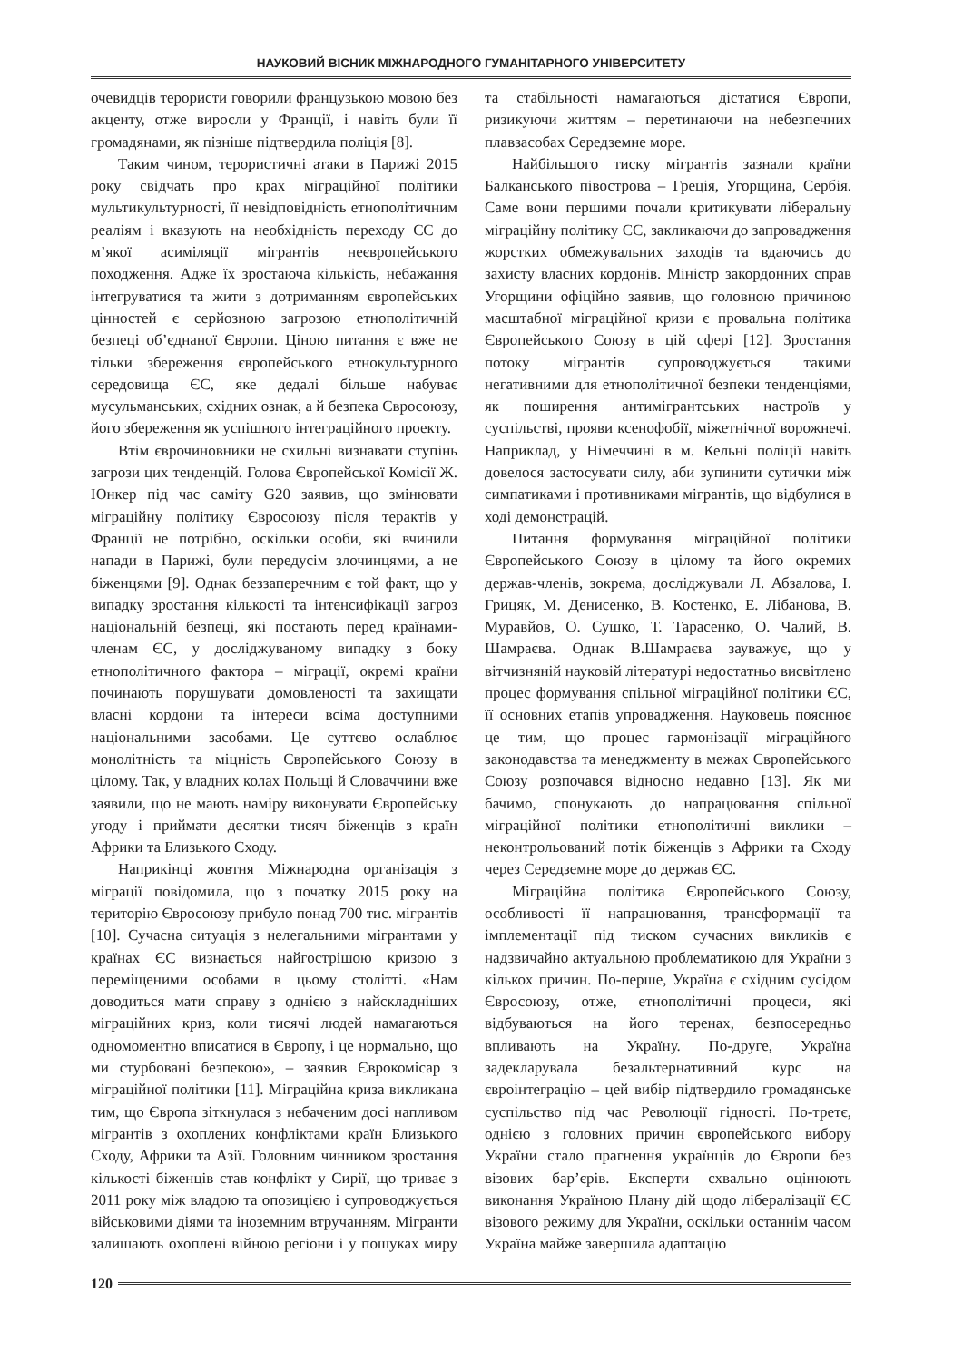НАУКОВИЙ ВІСНИК МІЖНАРОДНОГО ГУМАНІТАРНОГО УНІВЕРСИТЕТУ
очевидців терористи говорили французькою мовою без акценту, отже виросли у Франції, і навіть були її громадянами, як пізніше підтвердила поліція [8].
Таким чином, терористичні атаки в Парижі 2015 року свідчать про крах міграційної політики мультикультурності, її невідповідність етнополітичним реаліям і вказують на необхідність переходу ЄС до м’якої асиміляції мігрантів неєвропейського походження. Адже їх зростаюча кількість, небажання інтегруватися та жити з дотриманням європейських цінностей є серйозною загрозою етнополітичній безпеці об’єднаної Європи. Ціною питання є вже не тільки збереження європейського етнокультурного середовища ЄС, яке дедалі більше набуває мусульманських, східних ознак, а й безпека Євросоюзу, його збереження як успішного інтеграційного проекту.
Втім єврочиновники не схильні визнавати ступінь загрози цих тенденцій. Голова Європейської Комісії Ж. Юнкер під час саміту G20 заявив, що змінювати міграційну політику Євросоюзу після терактів у Франції не потрібно, оскільки особи, які вчинили напади в Парижі, були передусім злочинцями, а не біженцями [9]. Однак беззаперечним є той факт, що у випадку зростання кількості та інтенсифікації загроз національній безпеці, які постають перед країнами-членам ЄС, у досліджуваному випадку з боку етнополітичного фактора – міграції, окремі країни починають порушувати домовленості та захищати власні кордони та інтереси всіма доступними національними засобами. Це суттєво ослаблює монолітність та міцність Європейського Союзу в цілому. Так, у владних колах Польщі й Словаччини вже заявили, що не мають наміру виконувати Європейську угоду і приймати десятки тисяч біженців з країн Африки та Близького Сходу.
Наприкінці жовтня Міжнародна організація з міграції повідомила, що з початку 2015 року на територію Євросоюзу прибуло понад 700 тис. мігрантів [10]. Сучасна ситуація з нелегальними мігрантами у країнах ЄС визнається найгострішою кризою з переміщеними особами в цьому столітті. «Нам доводиться мати справу з однією з найскладніших міграційних криз, коли тисячі людей намагаються одномоментно вписатися в Європу, і це нормально, що ми стурбовані безпекою», – заявив Єврокомісар з міграційної політики [11]. Міграційна криза викликана тим, що Європа зіткнулася з небаченим досі напливом мігрантів з охоплених конфліктами країн Близького Сходу, Африки та Азії. Головним чинником зростання кількості біженців став конфлікт у Сирії, що триває з 2011 року між владою та опозицією і супроводжується військовими діями та іноземним втручанням. Мігранти залишають охоплені війною регіони і у пошуках миру та стабільності намагаються дістатися Європи, ризикуючи життям – перетинаючи на небезпечних плавзасобах Середземне море.
Найбільшого тиску мігрантів зазнали країни Балканського півострова – Греція, Угорщина, Сербія. Саме вони першими почали критикувати ліберальну міграційну політику ЄС, закликаючи до запровадження жорстких обмежувальних заходів та вдаючись до захисту власних кордонів. Міністр закордонних справ Угорщини офіційно заявив, що головною причиною масштабної міграційної кризи є провальна політика Європейського Союзу в цій сфері [12]. Зростання потоку мігрантів супроводжується такими негативними для етнополітичної безпеки тенденціями, як поширення антимігрантських настроїв у суспільстві, прояви ксенофобії, міжетнічної ворожнечі. Наприклад, у Німеччині в м. Кельні поліції навіть довелося застосувати силу, аби зупинити сутички між симпатиками і противниками мігрантів, що відбулися в ході демонстрацій.
Питання формування міграційної політики Європейського Союзу в цілому та його окремих держав-членів, зокрема, досліджували Л. Абзалова, І. Грицяк, М. Денисенко, В. Костенко, Е. Лібанова, В. Муравйов, О. Сушко, Т. Тарасенко, О. Чалий, В. Шамраєва. Однак В.Шамраєва зауважує, що у вітчизняній науковій літературі недостатньо висвітлено процес формування спільної міграційної політики ЄС, її основних етапів упровадження. Науковець пояснює це тим, що процес гармонізації міграційного законодавства та менеджменту в межах Європейського Союзу розпочався відносно недавно [13]. Як ми бачимо, спонукають до напрацювання спільної міграційної політики етнополітичні виклики – неконтрольований потік біженців з Африки та Сходу через Середземне море до держав ЄС.
Міграційна політика Європейського Союзу, особливості її напрацювання, трансформації та імплементації під тиском сучасних викликів є надзвичайно актуальною проблематикою для України з кількох причин. По-перше, Україна є східним сусідом Євросоюзу, отже, етнополітичні процеси, які відбуваються на його теренах, безпосередньо впливають на Україну. По-друге, Україна задекларувала безальтернативний курс на євроінтеграцію – цей вибір підтвердило громадянське суспільство під час Революції гідності. По-третє, однією з головних причин європейського вибору України стало прагнення українців до Європи без візових бар’єрів. Експерти схвально оцінюють виконання Україною Плану дій щодо лібералізації ЄС візового режиму для України, оскільки останнім часом Україна майже завершила адаптацію
120